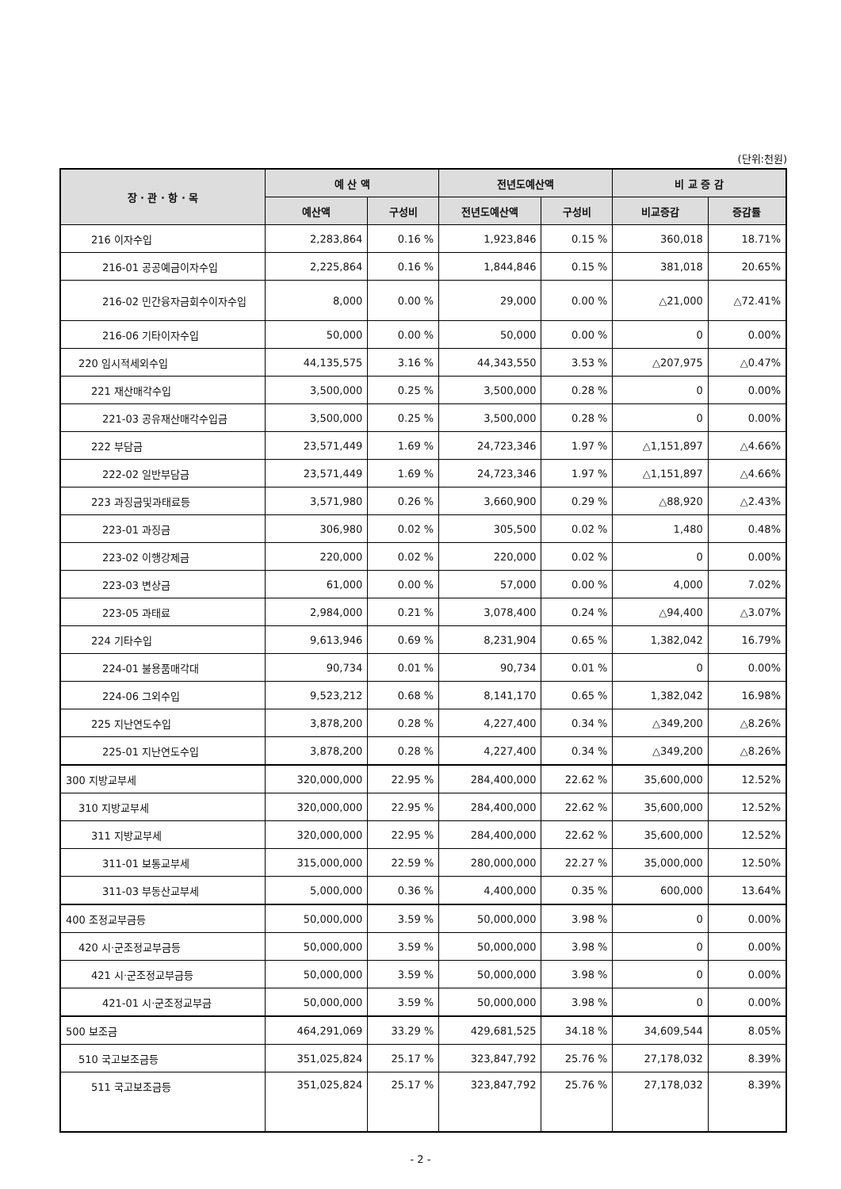(단위:천원)
| 장 · 관 · 항 · 목 | 예 산 액 | | 전년도예산액 | | 비 교 증 감 | |
| --- | --- | --- | --- | --- | --- | --- |
| | 예산액 | 구성비 | 전년도예산액 | 구성비 | 비교증감 | 증감률 |
| 216 이자수입 | 2,283,864 | 0.16 % | 1,923,846 | 0.15 % | 360,018 | 18.71% |
| 216-01 공공예금이자수입 | 2,225,864 | 0.16 % | 1,844,846 | 0.15 % | 381,018 | 20.65% |
| 216-02 민간융자금회수이자수입 | 8,000 | 0.00 % | 29,000 | 0.00 % | △21,000 | △72.41% |
| 216-06 기타이자수입 | 50,000 | 0.00 % | 50,000 | 0.00 % | 0 | 0.00% |
| 220 임시적세외수입 | 44,135,575 | 3.16 % | 44,343,550 | 3.53 % | △207,975 | △0.47% |
| 221 재산매각수입 | 3,500,000 | 0.25 % | 3,500,000 | 0.28 % | 0 | 0.00% |
| 221-03 공유재산매각수입금 | 3,500,000 | 0.25 % | 3,500,000 | 0.28 % | 0 | 0.00% |
| 222 부담금 | 23,571,449 | 1.69 % | 24,723,346 | 1.97 % | △1,151,897 | △4.66% |
| 222-02 일반부담금 | 23,571,449 | 1.69 % | 24,723,346 | 1.97 % | △1,151,897 | △4.66% |
| 223 과징금및과태료등 | 3,571,980 | 0.26 % | 3,660,900 | 0.29 % | △88,920 | △2.43% |
| 223-01 과징금 | 306,980 | 0.02 % | 305,500 | 0.02 % | 1,480 | 0.48% |
| 223-02 이행강제금 | 220,000 | 0.02 % | 220,000 | 0.02 % | 0 | 0.00% |
| 223-03 변상금 | 61,000 | 0.00 % | 57,000 | 0.00 % | 4,000 | 7.02% |
| 223-05 과태료 | 2,984,000 | 0.21 % | 3,078,400 | 0.24 % | △94,400 | △3.07% |
| 224 기타수입 | 9,613,946 | 0.69 % | 8,231,904 | 0.65 % | 1,382,042 | 16.79% |
| 224-01 불용품매각대 | 90,734 | 0.01 % | 90,734 | 0.01 % | 0 | 0.00% |
| 224-06 그외수입 | 9,523,212 | 0.68 % | 8,141,170 | 0.65 % | 1,382,042 | 16.98% |
| 225 지난연도수입 | 3,878,200 | 0.28 % | 4,227,400 | 0.34 % | △349,200 | △8.26% |
| 225-01 지난연도수입 | 3,878,200 | 0.28 % | 4,227,400 | 0.34 % | △349,200 | △8.26% |
| 300 지방교부세 | 320,000,000 | 22.95 % | 284,400,000 | 22.62 % | 35,600,000 | 12.52% |
| 310 지방교부세 | 320,000,000 | 22.95 % | 284,400,000 | 22.62 % | 35,600,000 | 12.52% |
| 311 지방교부세 | 320,000,000 | 22.95 % | 284,400,000 | 22.62 % | 35,600,000 | 12.52% |
| 311-01 보통교부세 | 315,000,000 | 22.59 % | 280,000,000 | 22.27 % | 35,000,000 | 12.50% |
| 311-03 부동산교부세 | 5,000,000 | 0.36 % | 4,400,000 | 0.35 % | 600,000 | 13.64% |
| 400 조정교부금등 | 50,000,000 | 3.59 % | 50,000,000 | 3.98 % | 0 | 0.00% |
| 420 시·군조정교부금등 | 50,000,000 | 3.59 % | 50,000,000 | 3.98 % | 0 | 0.00% |
| 421 시·군조정교부금등 | 50,000,000 | 3.59 % | 50,000,000 | 3.98 % | 0 | 0.00% |
| 421-01 시·군조정교부금 | 50,000,000 | 3.59 % | 50,000,000 | 3.98 % | 0 | 0.00% |
| 500 보조금 | 464,291,069 | 33.29 % | 429,681,525 | 34.18 % | 34,609,544 | 8.05% |
| 510 국고보조금등 | 351,025,824 | 25.17 % | 323,847,792 | 25.76 % | 27,178,032 | 8.39% |
| 511 국고보조금등 | 351,025,824 | 25.17 % | 323,847,792 | 25.76 % | 27,178,032 | 8.39% |
- 2 -